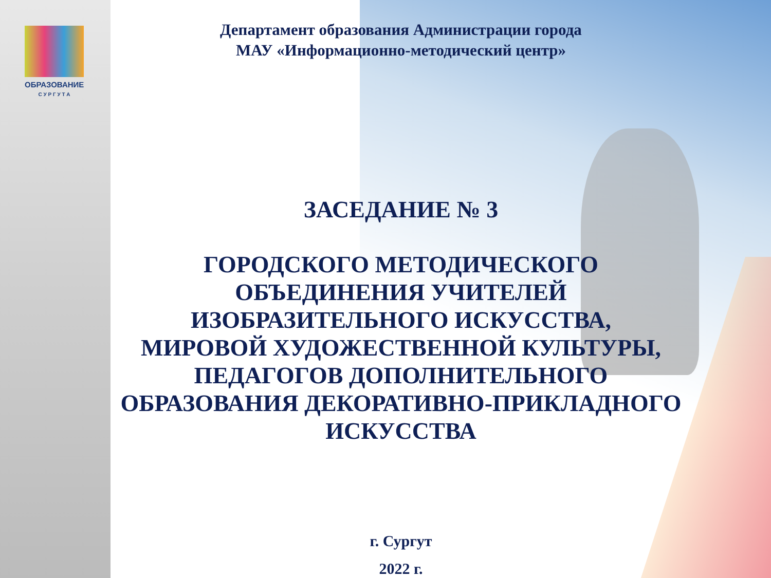ОБРАЗОВАНИЕ
С У Р Г У Т А
Департамент образования Администрации города
МАУ «Информационно-методический центр»
ЗАСЕДАНИЕ № 3
ГОРОДСКОГО МЕТОДИЧЕСКОГО
ОБЪЕДИНЕНИЯ УЧИТЕЛЕЙ
ИЗОБРАЗИТЕЛЬНОГО ИСКУССТВА,
МИРОВОЙ ХУДОЖЕСТВЕННОЙ КУЛЬТУРЫ,
ПЕДАГОГОВ ДОПОЛНИТЕЛЬНОГО
ОБРАЗОВАНИЯ ДЕКОРАТИВНО-ПРИКЛАДНОГО
ИСКУССТВА
г. Сургут
2022 г.